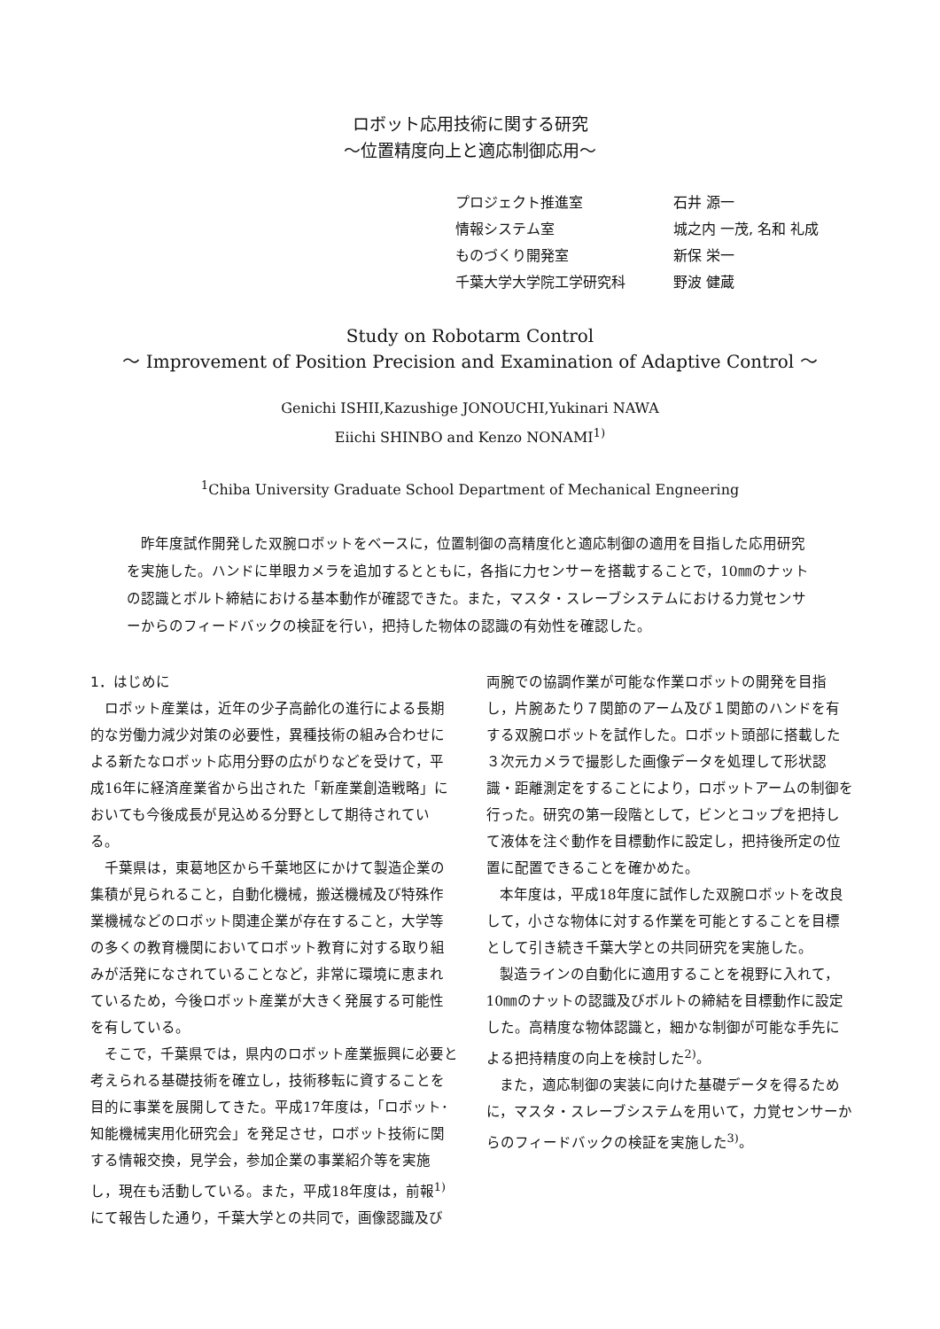ロボット応用技術に関する研究
～位置精度向上と適応制御応用～
| プロジェクト推進室 | 石井 源一 |
| 情報システム室 | 城之内 一茂, 名和 礼成 |
| ものづくり開発室 | 新保 栄一 |
| 千葉大学大学院工学研究科 | 野波 健蔵 |
Study on Robotarm Control
～ Improvement of Position Precision and Examination of Adaptive Control ～
Genichi ISHII,Kazushige JONOUCHI,Yukinari NAWA
Eiichi SHINBO and Kenzo NONAMI<sup>1)</sup>
<sup>1</sup> Chiba University Graduate School Department of Mechanical Engneering
昨年度試作開発した双腕ロボットをベースに，位置制御の高精度化と適応制御の適用を目指した応用研究を実施した。ハンドに単眼カメラを追加するとともに，各指に力センサーを搭載することで，10㎜のナットの認識とボルト締結における基本動作が確認できた。また，マスタ・スレーブシステムにおける力覚センサーからのフィードバックの検証を行い，把持した物体の認識の有効性を確認した。
1．はじめに
ロボット産業は，近年の少子高齢化の進行による長期的な労働力減少対策の必要性，異種技術の組み合わせによる新たなロボット応用分野の広がりなどを受けて，平成16年に経済産業省から出された「新産業創造戦略」においても今後成長が見込める分野として期待されている。
千葉県は，東葛地区から千葉地区にかけて製造企業の集積が見られること，自動化機械，搬送機械及び特殊作業機械などのロボット関連企業が存在すること，大学等の多くの教育機関においてロボット教育に対する取り組みが活発になされていることなど，非常に環境に恵まれているため，今後ロボット産業が大きく発展する可能性を有している。
そこで，千葉県では，県内のロボット産業振興に必要と考えられる基礎技術を確立し，技術移転に資することを目的に事業を展開してきた。平成17年度は，「ロボット･知能機械実用化研究会」を発足させ，ロボット技術に関する情報交換，見学会，参加企業の事業紹介等を実施し，現在も活動している。また，平成18年度は，前報<sup>1)</sup>にて報告した通り，千葉大学との共同で，画像認識及び
両腕での協調作業が可能な作業ロボットの開発を目指し，片腕あたり７関節のアーム及び１関節のハンドを有する双腕ロボットを試作した。ロボット頭部に搭載した３次元カメラで撮影した画像データを処理して形状認識・距離測定をすることにより，ロボットアームの制御を行った。研究の第一段階として，ビンとコップを把持して液体を注ぐ動作を目標動作に設定し，把持後所定の位置に配置できることを確かめた。
本年度は，平成18年度に試作した双腕ロボットを改良して，小さな物体に対する作業を可能とすることを目標として引き続き千葉大学との共同研究を実施した。
製造ラインの自動化に適用することを視野に入れて，10㎜のナットの認識及びボルトの締結を目標動作に設定した。高精度な物体認識と，細かな制御が可能な手先による把持精度の向上を検討した<sup>2)</sup>。
また，適応制御の実装に向けた基礎データを得るために，マスタ・スレーブシステムを用いて，力覚センサーからのフィードバックの検証を実施した<sup>3)</sup>。